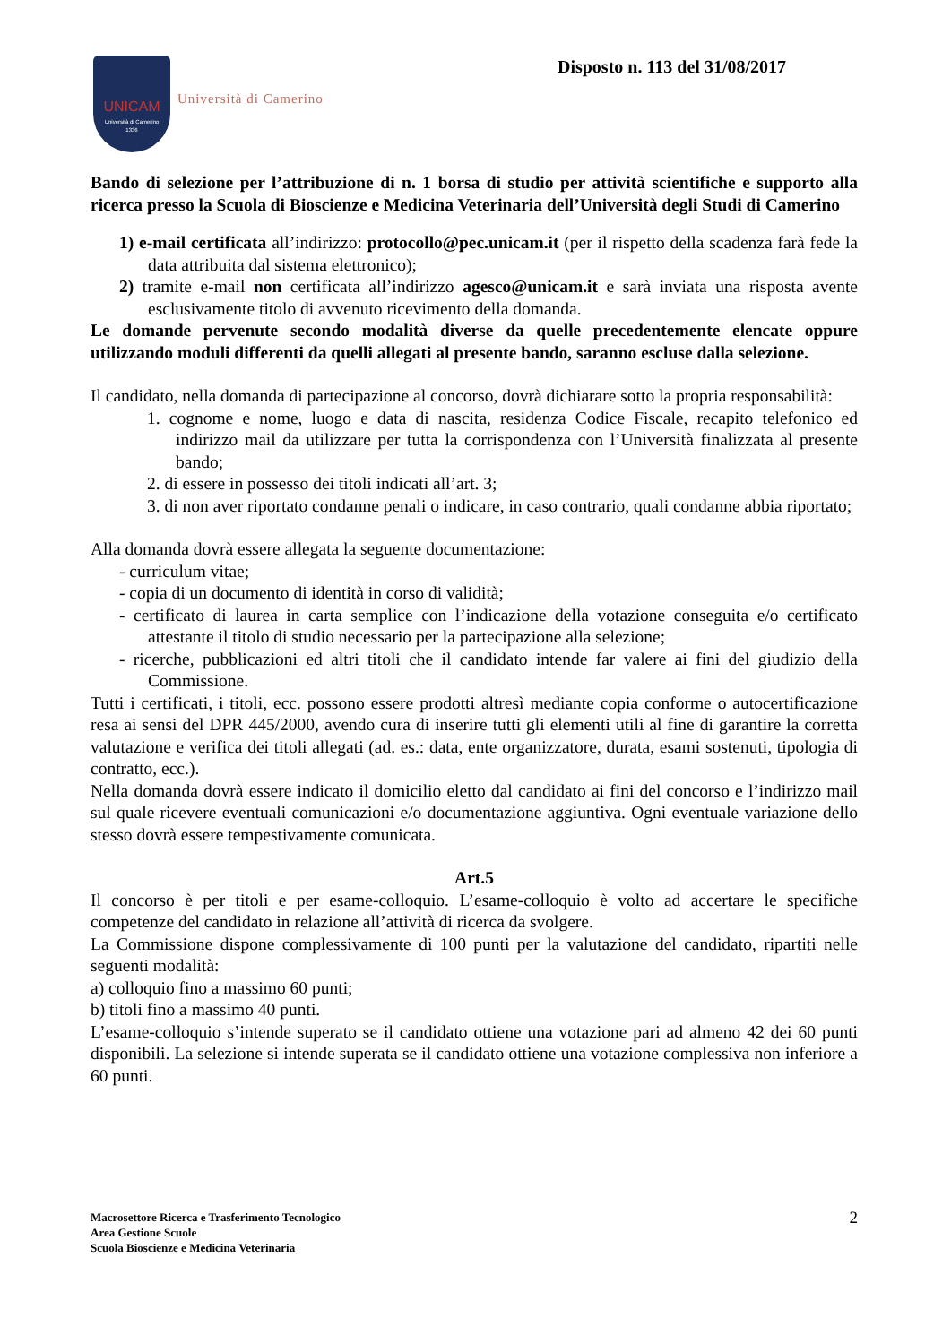UNICAM
Università di Camerino
1336
Università di Camerino
Disposto n. 113 del 31/08/2017
Bando di selezione per l’attribuzione di n. 1 borsa di studio per attività scientifiche e supporto alla ricerca presso la Scuola di Bioscienze e Medicina Veterinaria dell’Università degli Studi di Camerino
1) e-mail certificata all’indirizzo: protocollo@pec.unicam.it (per il rispetto della scadenza farà fede la data attribuita dal sistema elettronico);
2) tramite e-mail non certificata all’indirizzo agesco@unicam.it e sarà inviata una risposta avente esclusivamente titolo di avvenuto ricevimento della domanda.
Le domande pervenute secondo modalità diverse da quelle precedentemente elencate oppure utilizzando moduli differenti da quelli allegati al presente bando, saranno escluse dalla selezione.
Il candidato, nella domanda di partecipazione al concorso, dovrà dichiarare sotto la propria responsabilità:
1. cognome e nome, luogo e data di nascita, residenza Codice Fiscale, recapito telefonico ed indirizzo mail da utilizzare per tutta la corrispondenza con l’Università finalizzata al presente bando;
2. di essere in possesso dei titoli indicati all’art. 3;
3. di non aver riportato condanne penali o indicare, in caso contrario, quali condanne abbia riportato;
Alla domanda dovrà essere allegata la seguente documentazione:
- curriculum vitae;
- copia di un documento di identità in corso di validità;
- certificato di laurea in carta semplice con l’indicazione della votazione conseguita e/o certificato attestante il titolo di studio necessario per la partecipazione alla selezione;
- ricerche, pubblicazioni ed altri titoli che il candidato intende far valere ai fini del giudizio della Commissione.
Tutti i certificati, i titoli, ecc. possono essere prodotti altresì mediante copia conforme o autocertificazione resa ai sensi del DPR 445/2000, avendo cura di inserire tutti gli elementi utili al fine di garantire la corretta valutazione e verifica dei titoli allegati (ad. es.: data, ente organizzatore, durata, esami sostenuti, tipologia di contratto, ecc.).
Nella domanda dovrà essere indicato il domicilio eletto dal candidato ai fini del concorso e l’indirizzo mail sul quale ricevere eventuali comunicazioni e/o documentazione aggiuntiva. Ogni eventuale variazione dello stesso dovrà essere tempestivamente comunicata.
Art.5
Il concorso è per titoli e per esame-colloquio. L’esame-colloquio è volto ad accertare le specifiche competenze del candidato in relazione all’attività di ricerca da svolgere.
La Commissione dispone complessivamente di 100 punti per la valutazione del candidato, ripartiti nelle seguenti modalità:
a) colloquio fino a massimo 60 punti;
b) titoli fino a massimo 40 punti.
L’esame-colloquio s’intende superato se il candidato ottiene una votazione pari ad almeno 42 dei 60 punti disponibili. La selezione si intende superata se il candidato ottiene una votazione complessiva non inferiore a 60 punti.
Macrosettore Ricerca e Trasferimento Tecnologico
Area Gestione Scuole
Scuola Bioscienze e Medicina Veterinaria
2